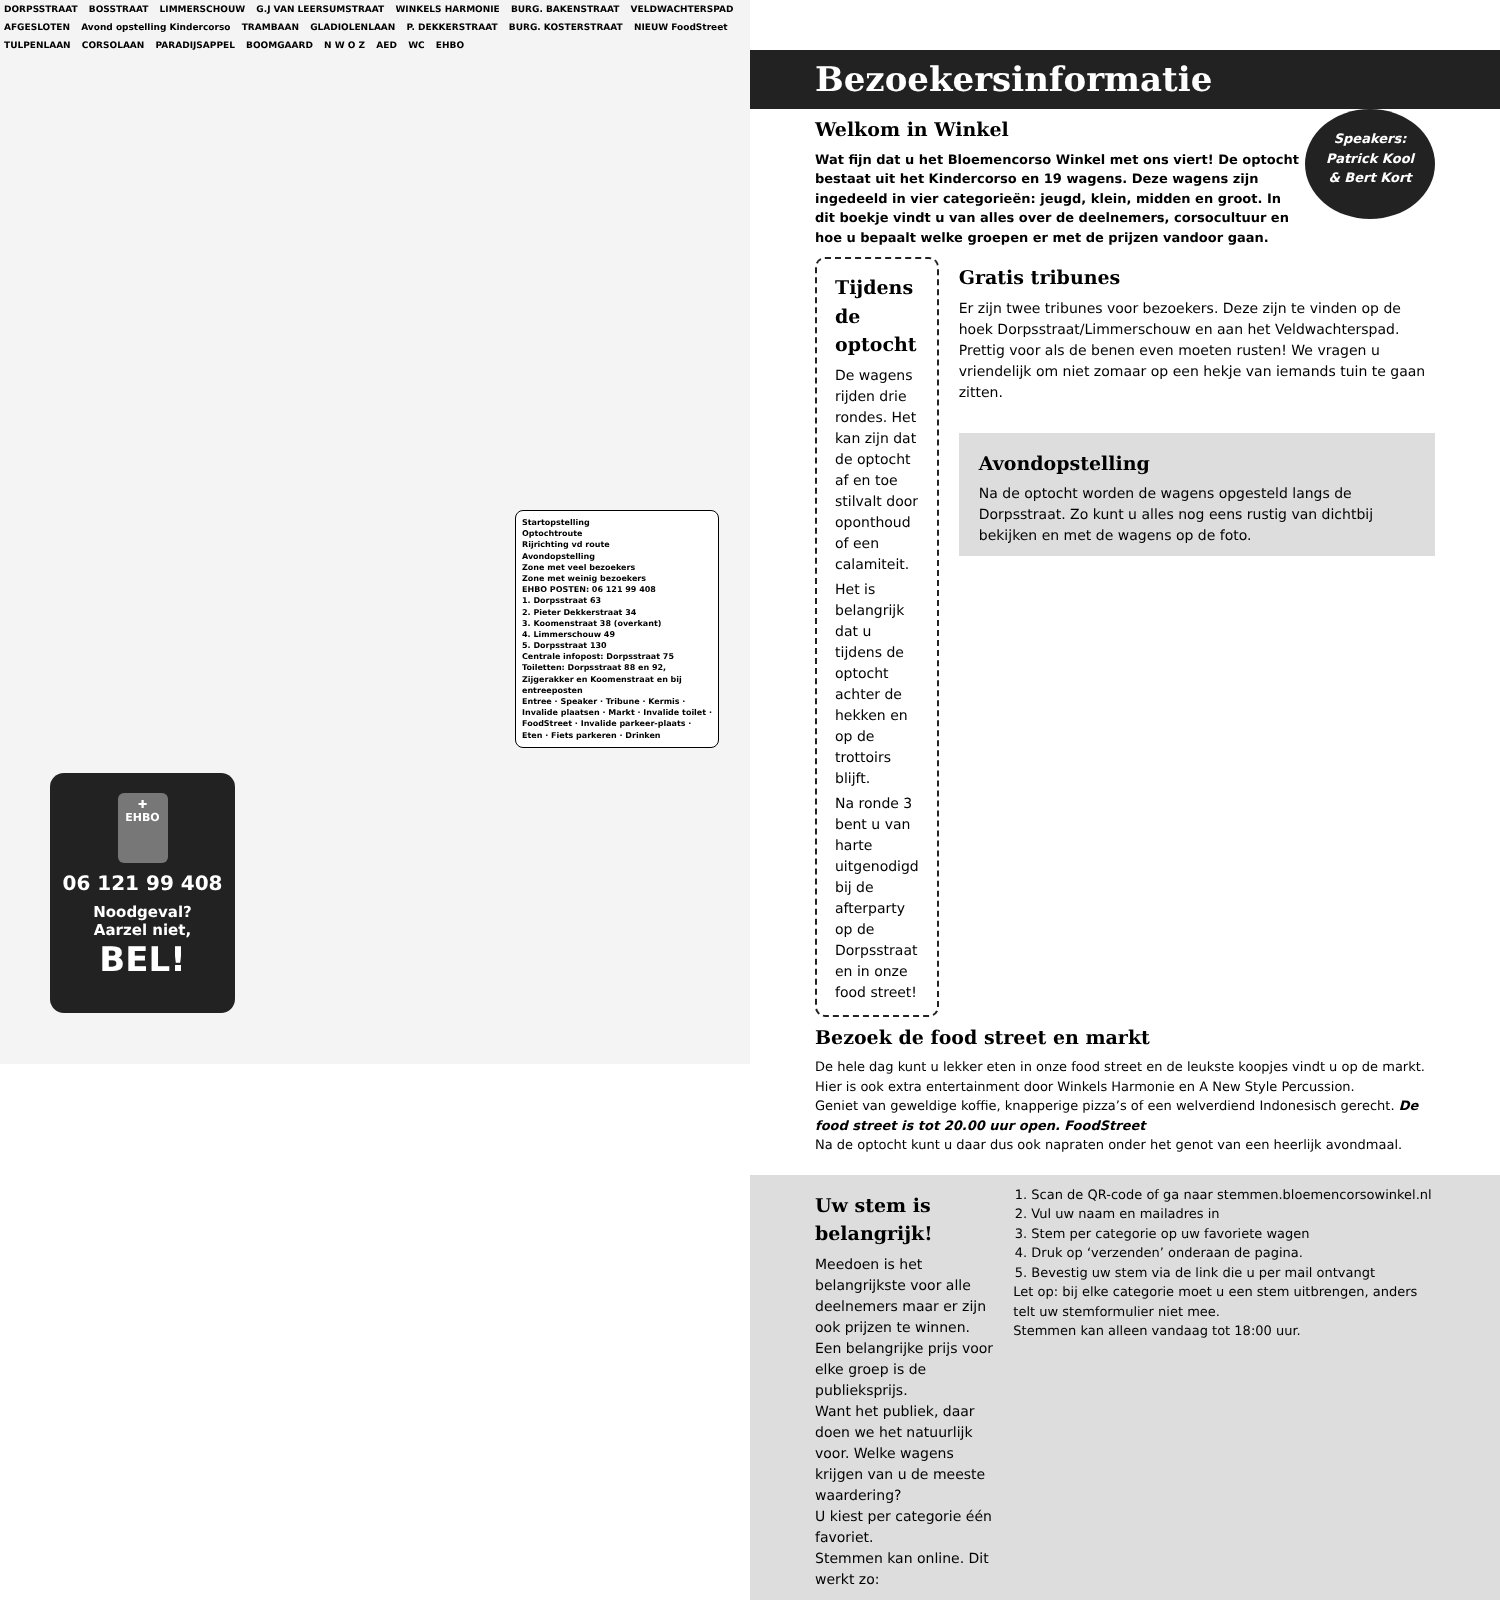DORPSSTRAAT BOSSTRAAT LIMMERSCHOUW G.J VAN LEERSUMSTRAAT WINKELS HARMONIE BURG. BAKENSTRAAT VELDWACHTERSPAD AFGESLOTEN Avond opstelling Kindercorso TRAMBAAN GLADIOLENLAAN P. DEKKERSTRAAT BURG. KOSTERSTRAAT NIEUW FoodStreet TULPENLAAN CORSOLAAN PARADIJSAPPEL BOOMGAARD N W O Z AED WC EHBO
Startopstelling
Optochtroute
Rijrichting vd route
Avondopstelling
Zone met veel bezoekers
Zone met weinig bezoekers
EHBO POSTEN: 06 121 99 408
1. Dorpsstraat 63
2. Pieter Dekkerstraat 34
3. Koomenstraat 38 (overkant)
4. Limmerschouw 49
5. Dorpsstraat 130
Centrale infopost: Dorpsstraat 75
Toiletten: Dorpsstraat 88 en 92, Zijgerakker en Koomenstraat en bij entreeposten
Entree · Speaker · Tribune · Kermis · Invalide plaatsen · Markt · Invalide toilet · FoodStreet · Invalide parkeer-plaats · Eten · Fiets parkeren · Drinken
✚
EHBO
06 121 99 408
Noodgeval?
Aarzel niet,
BEL!
Bezoekersinformatie
Welkom in Winkel
Wat fijn dat u het Bloemencorso Winkel met ons viert! De optocht bestaat uit het Kindercorso en 19 wagens. Deze wagens zijn ingedeeld in vier categorieën: jeugd, klein, midden en groot. In dit boekje vindt u van alles over de deelnemers, corsocultuur en hoe u bepaalt welke groepen er met de prijzen vandoor gaan.
Speakers:
Patrick Kool
& Bert Kort
Tijdens de optocht
De wagens rijden drie rondes. Het kan zijn dat de optocht af en toe stilvalt door oponthoud of een calamiteit.
Het is belangrijk dat u tijdens de optocht achter de hekken en op de trottoirs blijft.
Na ronde 3 bent u van harte uitgenodigd bij de afterparty op de Dorpsstraat en in onze food street!
Gratis tribunes
Er zijn twee tribunes voor bezoekers. Deze zijn te vinden op de hoek Dorpsstraat/Limmerschouw en aan het Veldwachterspad. Prettig voor als de benen even moeten rusten! We vragen u vriendelijk om niet zomaar op een hekje van iemands tuin te gaan zitten.
Avondopstelling
Na de optocht worden de wagens opgesteld langs de Dorpsstraat. Zo kunt u alles nog eens rustig van dichtbij bekijken en met de wagens op de foto.
Bezoek de food street en markt
De hele dag kunt u lekker eten in onze food street en de leukste koopjes vindt u op de markt. Hier is ook extra entertainment door Winkels Harmonie en A New Style Percussion.
Geniet van geweldige koffie, knapperige pizza’s of een welverdiend Indonesisch gerecht. De food street is tot 20.00 uur open. FoodStreet
Na de optocht kunt u daar dus ook napraten onder het genot van een heerlijk avondmaal.
Uw stem is belangrijk!
Meedoen is het belangrijkste voor alle deelnemers maar er zijn ook prijzen te winnen. Een belangrijke prijs voor elke groep is de publieksprijs.
Want het publiek, daar doen we het natuurlijk voor. Welke wagens krijgen van u de meeste waardering?
U kiest per categorie één favoriet.
Stemmen kan online. Dit werkt zo:
1. Scan de QR-code of ga naar stemmen.bloemencorsowinkel.nl
2. Vul uw naam en mailadres in
3. Stem per categorie op uw favoriete wagen
4. Druk op ‘verzenden’ onderaan de pagina.
5. Bevestig uw stem via de link die u per mail ontvangt
Let op: bij elke categorie moet u een stem uitbrengen, anders telt uw stemformulier niet mee.
Stemmen kan alleen vandaag tot 18:00 uur.